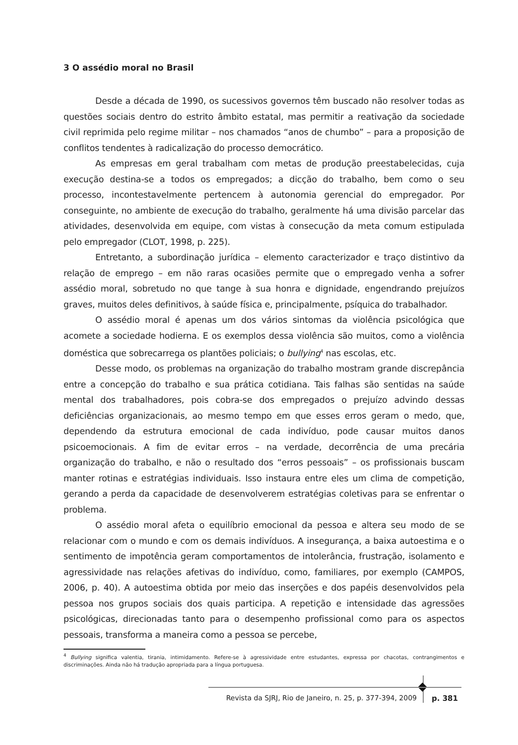3 O assédio moral no Brasil
Desde a década de 1990, os sucessivos governos têm buscado não resolver todas as questões sociais dentro do estrito âmbito estatal, mas permitir a reativação da sociedade civil reprimida pelo regime militar – nos chamados “anos de chumbo” – para a proposição de conflitos tendentes à radicalização do processo democrático.
As empresas em geral trabalham com metas de produção preestabelecidas, cuja execução destina-se a todos os empregados; a dicção do trabalho, bem como o seu processo, incontestavelmente pertencem à autonomia gerencial do empregador. Por conseguinte, no ambiente de execução do trabalho, geralmente há uma divisão parcelar das atividades, desenvolvida em equipe, com vistas à consecução da meta comum estipulada pelo empregador (CLOT, 1998, p. 225).
Entretanto, a subordinação jurídica – elemento caracterizador e traço distintivo da relação de emprego – em não raras ocasiões permite que o empregado venha a sofrer assédio moral, sobretudo no que tange à sua honra e dignidade, engendrando prejuízos graves, muitos deles definitivos, à saúde física e, principalmente, psíquica do trabalhador.
O assédio moral é apenas um dos vários sintomas da violência psicológica que acomete a sociedade hodierna. E os exemplos dessa violência são muitos, como a violência doméstica que sobrecarrega os plantões policiais; o bullying<sup>4</sup> nas escolas, etc.
Desse modo, os problemas na organização do trabalho mostram grande discrepância entre a concepção do trabalho e sua prática cotidiana. Tais falhas são sentidas na saúde mental dos trabalhadores, pois cobra-se dos empregados o prejuízo advindo dessas deficiências organizacionais, ao mesmo tempo em que esses erros geram o medo, que, dependendo da estrutura emocional de cada indivíduo, pode causar muitos danos psicoemocionais. A fim de evitar erros – na verdade, decorrência de uma precária organização do trabalho, e não o resultado dos “erros pessoais” – os profissionais buscam manter rotinas e estratégias individuais. Isso instaura entre eles um clima de competição, gerando a perda da capacidade de desenvolverem estratégias coletivas para se enfrentar o problema.
O assédio moral afeta o equilíbrio emocional da pessoa e altera seu modo de se relacionar com o mundo e com os demais indivíduos. A insegurança, a baixa autoestima e o sentimento de impotência geram comportamentos de intolerância, frustração, isolamento e agressividade nas relações afetivas do indivíduo, como, familiares, por exemplo (CAMPOS, 2006, p. 40). A autoestima obtida por meio das inserções e dos papéis desenvolvidos pela pessoa nos grupos sociais dos quais participa. A repetição e intensidade das agressões psicológicas, direcionadas tanto para o desempenho profissional como para os aspectos pessoais, transforma a maneira como a pessoa se percebe,
<sup>4</sup> Bullying significa valentia, tirania, intimidamento. Refere-se à agressividade entre estudantes, expressa por chacotas, contrangimentos e discriminações. Ainda não há tradução apropriada para a língua portuguesa.
Revista da SJRJ, Rio de Janeiro, n. 25, p. 377-394, 2009 p. 381